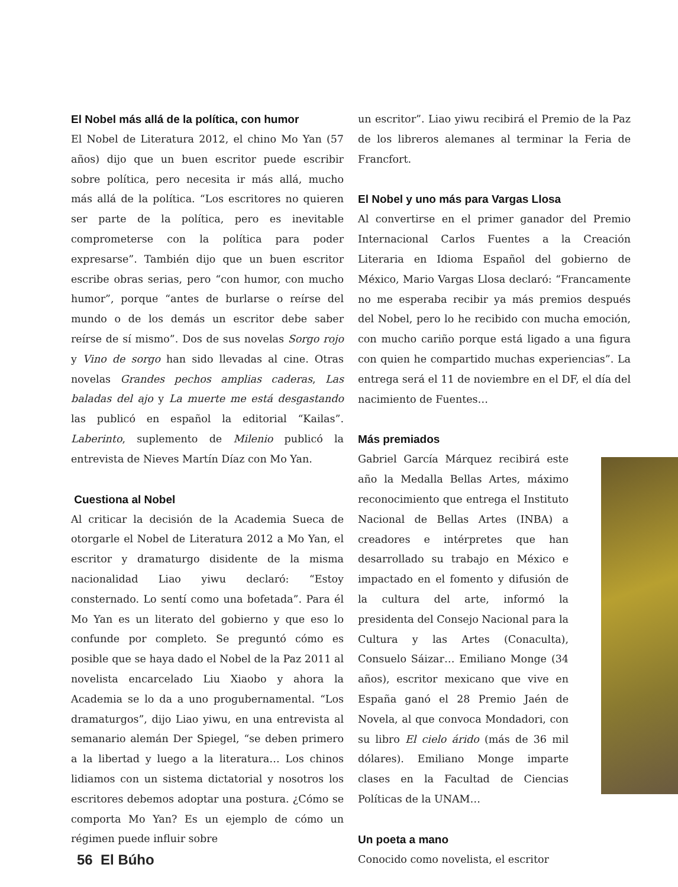El Nobel más allá de la política, con humor
El Nobel de Literatura 2012, el chino Mo Yan (57 años) dijo que un buen escritor puede escribir sobre política, pero necesita ir más allá, mucho más allá de la política. “Los escritores no quieren ser parte de la política, pero es inevitable comprometerse con la política para poder expresarse”. También dijo que un buen escritor escribe obras serias, pero “con humor, con mucho humor”, porque “antes de burlarse o reírse del mundo o de los demás un escritor debe saber reírse de sí mismo”. Dos de sus novelas Sorgo rojo y Vino de sorgo han sido llevadas al cine. Otras novelas Grandes pechos amplias caderas, Las baladas del ajo y La muerte me está desgastando las publicó en español la editorial “Kailas”. Laberinto, suplemento de Milenio publicó la entrevista de Nieves Martín Díaz con Mo Yan.
Cuestiona al Nobel
Al criticar la decisión de la Academia Sueca de otorgarle el Nobel de Literatura 2012 a Mo Yan, el escritor y dramaturgo disidente de la misma nacionalidad Liao yiwu declaró: “Estoy consternado. Lo sentí como una bofetada”. Para él Mo Yan es un literato del gobierno y que eso lo confunde por completo. Se preguntó cómo es posible que se haya dado el Nobel de la Paz 2011 al novelista encarcelado Liu Xiaobo y ahora la Academia se lo da a uno progubernamental. “Los dramaturgos”, dijo Liao yiwu, en una entrevista al semanario alemán Der Spiegel, “se deben primero a la libertad y luego a la literatura… Los chinos lidiamos con un sistema dictatorial y nosotros los escritores debemos adoptar una postura. ¿Cómo se comporta Mo Yan? Es un ejemplo de cómo un régimen puede influir sobre
un escritor”. Liao yiwu recibirá el Premio de la Paz de los libreros alemanes al terminar la Feria de Francfort.
El Nobel y uno más para Vargas Llosa
Al convertirse en el primer ganador del Premio Internacional Carlos Fuentes a la Creación Literaria en Idioma Español del gobierno de México, Mario Vargas Llosa declaró: “Francamente no me esperaba recibir ya más premios después del Nobel, pero lo he recibido con mucha emoción, con mucho cariño porque está ligado a una figura con quien he compartido muchas experiencias”. La entrega será el 11 de noviembre en el DF, el día del nacimiento de Fuentes…
Más premiados
Gabriel García Márquez recibirá este año la Medalla Bellas Artes, máximo reconocimiento que entrega el Instituto Nacional de Bellas Artes (INBA) a creadores e intérpretes que han desarrollado su trabajo en México e impactado en el fomento y difusión de la cultura del arte, informó la presidenta del Consejo Nacional para la Cultura y las Artes (Conaculta), Consuelo Sáizar… Emiliano Monge (34 años), escritor mexicano que vive en España ganó el 28 Premio Jaén de Novela, al que convoca Mondadori, con su libro El cielo árido (más de 36 mil dólares). Emiliano Monge imparte clases en la Facultad de Ciencias Políticas de la UNAM…
Un poeta a mano
Conocido como novelista, el escritor
56 El Búho